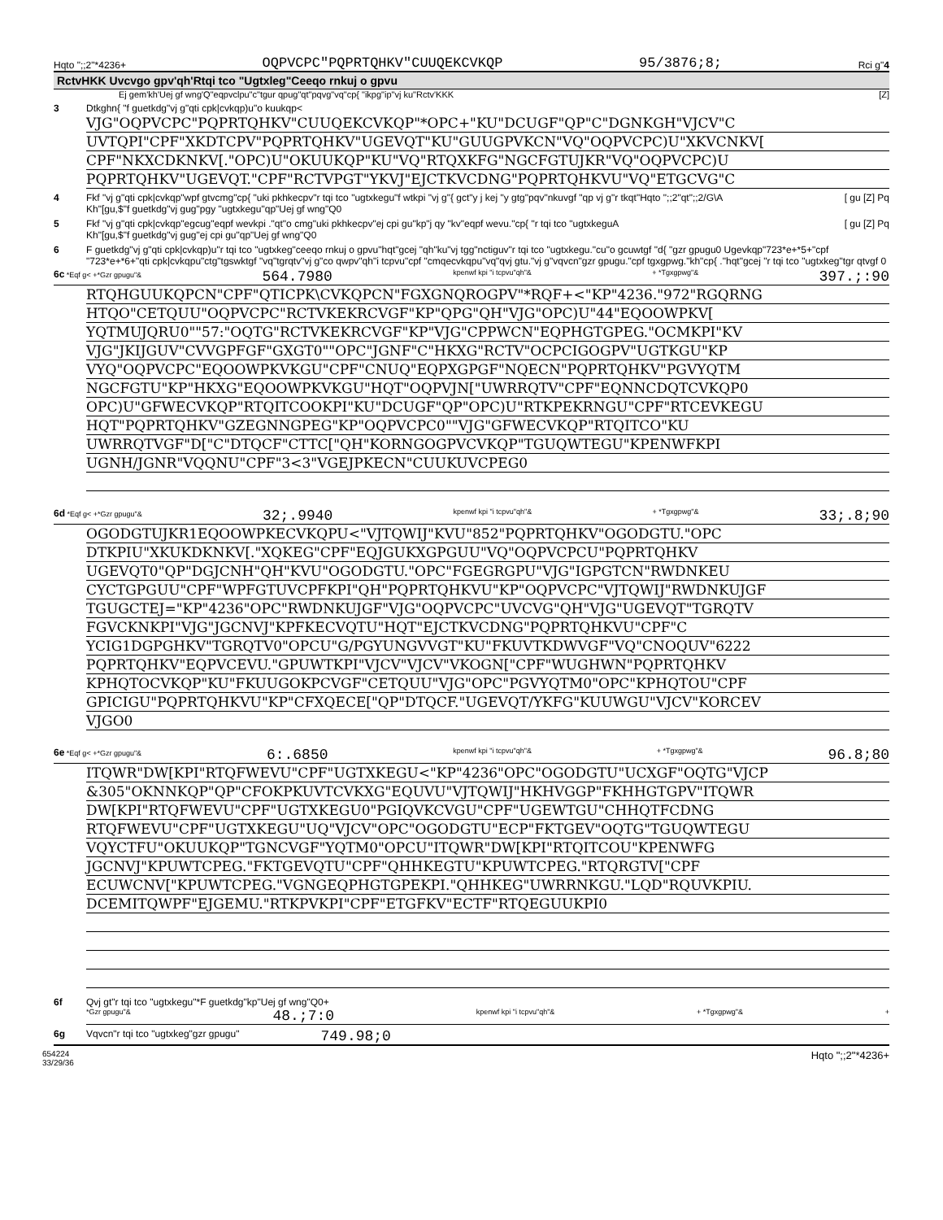Hqto ";;2"*4236+ OQPVCPC"PQPRTQHKV"CUUQEKCVKQP 95/3876;8; Rci g"4
RctvHKK Uvcvgo gpv'qh'Rtqi tco "Ugtxleg"Ceeqo rnkuj o gpvu
Ej gem'kh'Uej gf wng'Q"eqpvclpu"c"tgur qpug"qt"pqvg"vq"cp{ "ikpg"ip"vj ku"Rctv'KKK [Z]
3 Dtkghn{ "f guetkdg"vj g"qti cpk|cvkqp)u"o kuukqp<
VJG"OQPVCPC"PQPRTQHKV"CUUQEKCVKQP"*OPC+"KU"DCUGF"QP"C"DGNKGH"VJCV"C
UVTQPI"CPF"XKDTCPV"PQPRTQHKV"UGEVQT"KU"GUUGPVKCN"VQ"OQPVCPC)U"XKVCNKV[
CPF"NKXCDKNKV[."OPC)U"OKUUKQP"KU"VQ"RTQXKFG"NGCFGTUJKR"VQ"OQPVCPC)U
PQPRTQHKV"UGEVQT."CPF"RCTVPGT"YKVJ"EJCTKVCDNG"PQPRTQHKVU"VQ"ETGCVG"C
4 Fkf "vj g"qti cpk|cvkqp"wpf gtvcmg"cp{ "uki pkhkecpv"r tqi tco "ugtxkegu"f wtkpi "vj g"{ gct"y j kej "y gtg"pqv"nkuvgf "qp vj g"r tkqt"Hqto ";;2"qt";;2/G\A [ gu [Z] Pq
Kh"[gu,$"f guetkdg"vj gug"pgy "ugtxkegu"qp"Uej gf wng"Q0
5 Fkf "vj g"qti cpk|cvkqp"egcug"eqpf wevkpi ."qt"o cmg"uki pkhkecpv"ej cpi gu"kp"j qy "kv"eqpf wevu."cp{ "r tqi tco "ugtxkeguA [ gu [Z] Pq
Kh"[gu,$"f guetkdg"vj gug"ej cpi gu"qp"Uej gf wng"Q0
6 F guetkdg"vj g"qti cpk|cvkqp)u"r tqi tco "ugtxkeg"ceeqo rnkuj o gpvu"hqt"gcej "qh"ku"vj tgg"nctiguv"r tqi tco "ugtxkegu."cu"o gcuwtgf "d{ "gzr gpugu0 Ugevkqp"723*e+*5+"cpf "723*e+*6+"qti cpk|cvkqpu"ctg"tgswktgf "vq"tgrqtv"vj g"co qwpv"qh"i tcpvu"cpf "cmqecvkqpu"vq"qvj gtu."vj g"vqvcn"gzr gpugu."cpf tgxgpwg."kh"cp{ ."hqt"gcej "r tqi tco "ugtxkeg"tgr qtvgf 0
6c *Eqf g< +*Gzr gpugu"& 564.7980 kpenwf kpi "i tcpvu"qh"& + *Tgxgpwg"& 397.;:90
RTQHGUUKQPCN"CPF"QTICPK\CVKQPCN"FGXGNQROGPV"*RQF+<"KP"4236."972"RGQRNG
HTQO"CETQUU"OQPVCPC"RCTVKEKRCVGF"KP"QPG"QH"VJG"OPC)U"44"EQOOWPKV[
YQTMUJQRU0""57:"OQTG"RCTVKEKRCVGF"KP"VJG"CPPWCN"EQPHGTGPEG."OCMKPI"KV
VJG"JKIJGUV"CVVGPFGF"GXGT0""OPC"JGNF"C"HKXG"RCTV"OCPCIGOGPV"UGTKGU"KP
VYQ"OQPVCPC"EQOOWPKVKGU"CPF"CNUQ"EQPXGPGF"NQECN"PQPRTQHKV"PGVYQTM
NGCFGTU"KP"HKXG"EQOOWPKVKGU"HQT"OQPVJN["UWRRQTV"CPF"EQNNCDQTCVKQP0
OPC)U"GFWECVKQP"RTQITCOOKPI"KU"DCUGF"QP"OPC)U"RTKPEKRNGU"CPF"RTCEVKEGU
HQT"PQPRTQHKV"GZEGNNGPEG"KP"OQPVCPC0""VJG"GFWECVKQP"RTQITCO"KU
UWRRQTVGF"D["C"DTQCF"CTTC["QH"KORNGOGPVCVKQP"TGUQWTEGU"KPENWFKPI
UGNH/JGNR"VQQNU"CPF"3<3"VGEJPKECN"CUUKUVCPEG0
6d *Eqf g< +*Gzr gpugu"& 32;.9940 kpenwf kpi "i tcpvu"qh"& + *Tgxgpwg"& 33;.8;90
OGODGTUJKR1EQOOWPKECVKQPU<"VJTQWIJ"KVU"852"PQPRTQHKV"OGODGTU."OPC
DTKPIU"XKUKDKNKV[."XQKEG"CPF"EQJGUKXGPGUU"VQ"OQPVCPCU"PQPRTQHKV
UGEVQT0"QP"DGJCNH"QH"KVU"OGODGTU."OPC"FGEGRGPU"VJG"IGPGTCN"RWDNKEU
CYCTGPGUU"CPF"WPFGTUVCPFKPI"QH"PQPRTQHKVU"KP"OQPVCPC"VJTQWIJ"RWDNKUJGF
TGUGCTEJ="KP"4236"OPC"RWDNKUJGF"VJG"OQPVCPC"UVCVG"QH"VJG"UGEVQT"TGRQTV
FGVCKNKPI"VJG"JGCNVJ"KPFKECVQTU"HQT"EJCTKVCDNG"PQPRTQHKVU"CPF"C
YCIG1DGPGHKV"TGRQTV0"OPCU"G/PGYUNGVVGT"KU"FKUVTKDWVGF"VQ"CNOQUV"6222
PQPRTQHKV"EQPVCEVU."GPUWTKPI"VJCV"VJCV"VKOGN["CPF"WUGHWN"PQPRTQHKV
KPHQTOCVKQP"KU"FKUUGOKPCVGF"CETQUU"VJG"OPC"PGVYQTM0"OPC"KPHQTOU"CPF
GPICIGU"PQPRTQHKVU"KP"CFXQECE["QP"DTQCF."UGEVQT/YKFG"KUUWGU"VJCV"KORCEV
VJGO0
6e *Eqf g< +*Gzr gpugu"& 6:.6850 kpenwf kpi "i tcpvu"qh"& + *Tgxgpwg"& 96.8;80
ITQWR"DW[KPI"RTQFWEVU"CPF"UGTXKEGU<"KP"4236"OPC"OGODGTU"UCXGF"OQTG"VJCP
&305"OKNNKQP"QP"CFOKPKUVTCVKXG"EQUVU"VJTQWIJ"HKHVGGP"FKHHGTGPV"ITQWR
DW[KPI"RTQFWEVU"CPF"UGTXKEGU0"PGIQVKCVGU"CPF"UGEWTGU"CHHQTFCDNG
RTQFWEVU"CPF"UGTXKEGU"UQ"VJCV"OPC"OGODGTU"ECP"FKTGEV"OQTG"TGUQWTEGU
VQYCTFU"OKUUKQP"TGNCVGF"YQTM0"OPCU"ITQWR"DW[KPI"RTQITCOU"KPENWFG
JGCNVJ"KPUWTCPEG."FKTGEVQTU"CPF"QHHKEGTU"KPUWTCPEG."RTQRGTV["CPF
ECUWCNV["KPUWTCPEG."VGNGEQPHGTGPEKPI."QHHKEG"UWRRNKGU."LQD"RQUVKPIU.
DCEMITQWPF"EJGEMU."RTKPVKPI"CPF"ETGFKV"ECTF"RTQEGUUKPI0
6f Qvj gt"r tqi tco "ugtxkegu"*F guetkdg"kp"Uej gf wng"Q0+
*Gzr gpugu"& 48.;7:0 kpenwf kpi "i tcpvu"qh"& + *Tgxgpwg"& +
6g Vqvcn"r tqi tco "ugtxkeg"gzr gpugu"
749.98;0
654224
33/29/36 Hqto ";;2"*4236+